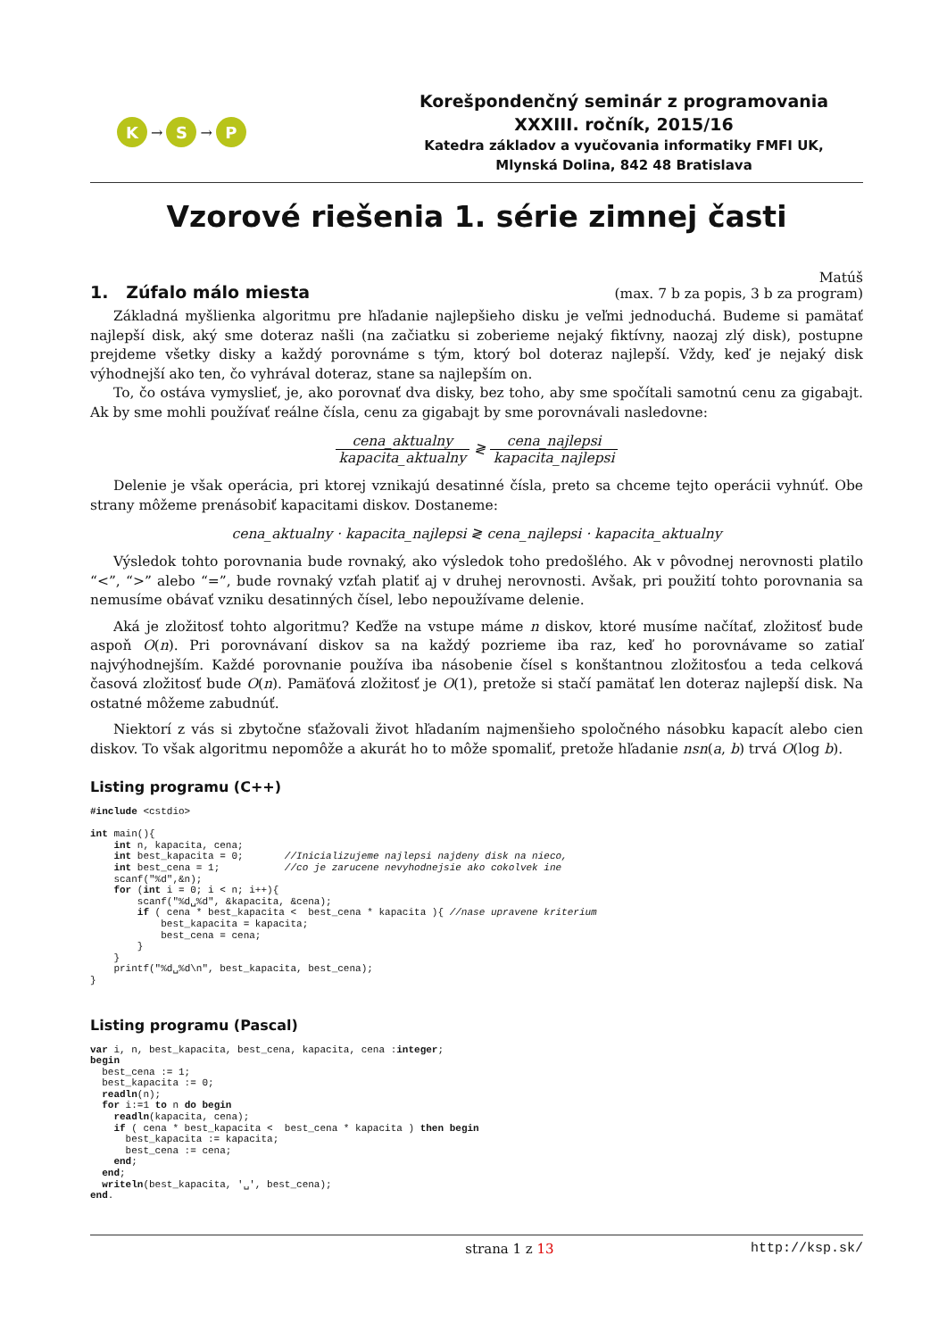K
→
S
→
P
Korešpondenčný seminár z programovania
XXXIII. ročník, 2015/16
Katedra základov a vyučovania informatiky FMFI UK,
Mlynská Dolina, 842 48 Bratislava
Vzorové riešenia 1. série zimnej časti
1. Zúfalo málo miesta
Matúš
(max. 7 b za popis, 3 b za program)
Základná myšlienka algoritmu pre hľadanie najlepšieho disku je veľmi jednoduchá. Budeme si pamätať najlepší disk, aký sme doteraz našli (na začiatku si zoberieme nejaký fiktívny, naozaj zlý disk), postupne prejdeme všetky disky a každý porovnáme s tým, ktorý bol doteraz najlepší. Vždy, keď je nejaký disk výhodnejší ako ten, čo vyhrával doteraz, stane sa najlepším on.
To, čo ostáva vymyslieť, je, ako porovnať dva disky, bez toho, aby sme spočítali samotnú cenu za gigabajt. Ak by sme mohli používať reálne čísla, cenu za gigabajt by sme porovnávali nasledovne:
cena_aktualny kapacita_aktualny ≷ cena_najlepsi kapacita_najlepsi
Delenie je však operácia, pri ktorej vznikajú desatinné čísla, preto sa chceme tejto operácii vyhnúť. Obe strany môžeme prenásobiť kapacitami diskov. Dostaneme:
cena_aktualny · kapacita_najlepsi ≷ cena_najlepsi · kapacita_aktualny
Výsledok tohto porovnania bude rovnaký, ako výsledok toho predošlého. Ak v pôvodnej nerovnosti platilo “<”, “>” alebo “=”, bude rovnaký vzťah platiť aj v druhej nerovnosti. Avšak, pri použití tohto porovnania sa nemusíme obávať vzniku desatinných čísel, lebo nepoužívame delenie.
Aká je zložitosť tohto algoritmu? Keďže na vstupe máme n diskov, ktoré musíme načítať, zložitosť bude aspoň O(n). Pri porovnávaní diskov sa na každý pozrieme iba raz, keď ho porovnávame so zatiaľ najvýhodnejším. Každé porovnanie používa iba násobenie čísel s konštantnou zložitosťou a teda celková časová zložitosť bude O(n). Pamäťová zložitosť je O(1), pretože si stačí pamätať len doteraz najlepší disk. Na ostatné môžeme zabudnúť.
Niektorí z vás si zbytočne sťažovali život hľadaním najmenšieho spoločného násobku kapacít alebo cien diskov. To však algoritmu nepomôže a akurát ho to môže spomaliť, pretože hľadanie nsn(a, b) trvá O(log b).
Listing programu (C++)
#include <cstdio>

int main(){
    int n, kapacita, cena;
    int best_kapacita = 0;       //Inicializujeme najlepsi najdeny disk na nieco,
    int best_cena = 1;           //co je zarucene nevyhodnejsie ako cokolvek ine
    scanf("%d",&n);
    for (int i = 0; i < n; i++){
        scanf("%d␣%d", &kapacita, &cena);
        if ( cena * best_kapacita <  best_cena * kapacita ){ //nase upravene kriterium
            best_kapacita = kapacita;
            best_cena = cena;
        }
    }
    printf("%d␣%d\n", best_kapacita, best_cena);
}
Listing programu (Pascal)
var i, n, best_kapacita, best_cena, kapacita, cena :integer;
begin
  best_cena := 1;
  best_kapacita := 0;
  readln(n);
  for i:=1 to n do begin
    readln(kapacita, cena);
    if ( cena * best_kapacita <  best_cena * kapacita ) then begin
      best_kapacita := kapacita;
      best_cena := cena;
    end;
  end;
  writeln(best_kapacita, '␣', best_cena);
end.
strana 1 z 13 http://ksp.sk/